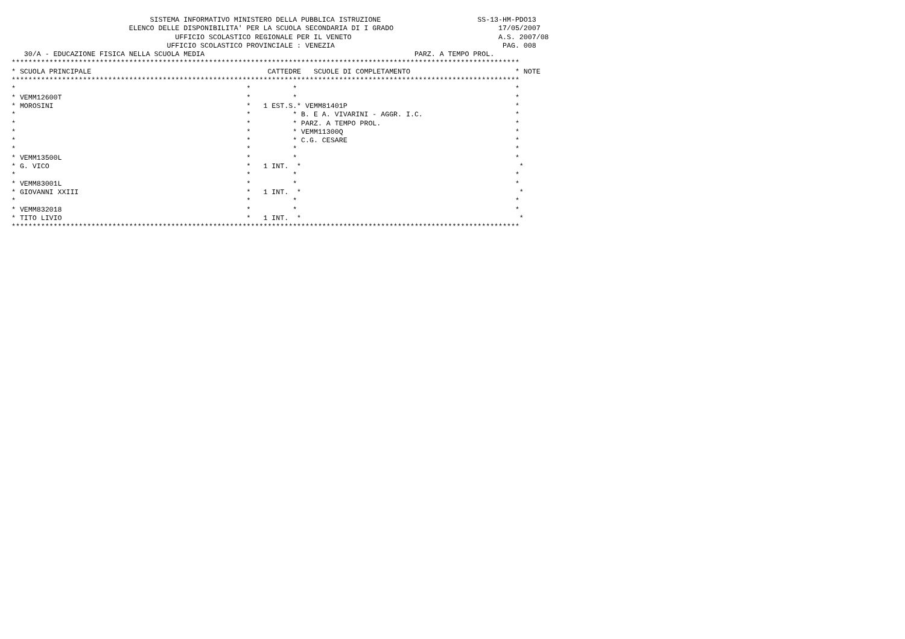SISTEMA INFORMATIVO MINISTERO DELLA PUBBLICA ISTRUZIONE                       SS-13-HM-PDO13
                            ELENCO DELLE DISPONIBILITA' PER LA SCUOLA SECONDARIA DI I GRADO                         17/05/2007
                                       UFFICIO SCOLASTICO REGIONALE PER IL VENETO                                   A.S. 2007/08
                                     UFFICIO SCOLASTICO PROVINCIALE : VENEZIA                                        PAG. 008
   30/A - EDUCAZIONE FISICA NELLA SCUOLA MEDIA                                                  PARZ. A TEMPO PROL.
*************************************************************************************************************************
* SCUOLA PRINCIPALE                                          CATTEDRE   SCUOLE DI COMPLETAMENTO                         * NOTE
*************************************************************************************************************************
*                                                       *          *                                                    *
* VEMM12600T                                            *          *                                                    *
* MOROSINI                                              *   1 EST.S.* VEMM81401P                                        *
*                                                       *          * B. E A. VIVARINI - AGGR. I.C.                      *
*                                                       *          * PARZ. A TEMPO PROL.                                *
*                                                       *          * VEMM11300Q                                         *
*                                                       *          * C.G. CESARE                                        *
*                                                       *          *                                                    *
* VEMM13500L                                            *          *                                                    *
* G. VICO                                               *   1 INT.  *                                                    *
*                                                       *          *                                                    *
* VEMM83001L                                            *          *                                                    *
* GIOVANNI XXIII                                        *   1 INT.  *                                                    *
*                                                       *          *                                                    *
* VEMM832018                                            *          *                                                    *
* TITO LIVIO                                            *   1 INT.  *                                                    *
*************************************************************************************************************************